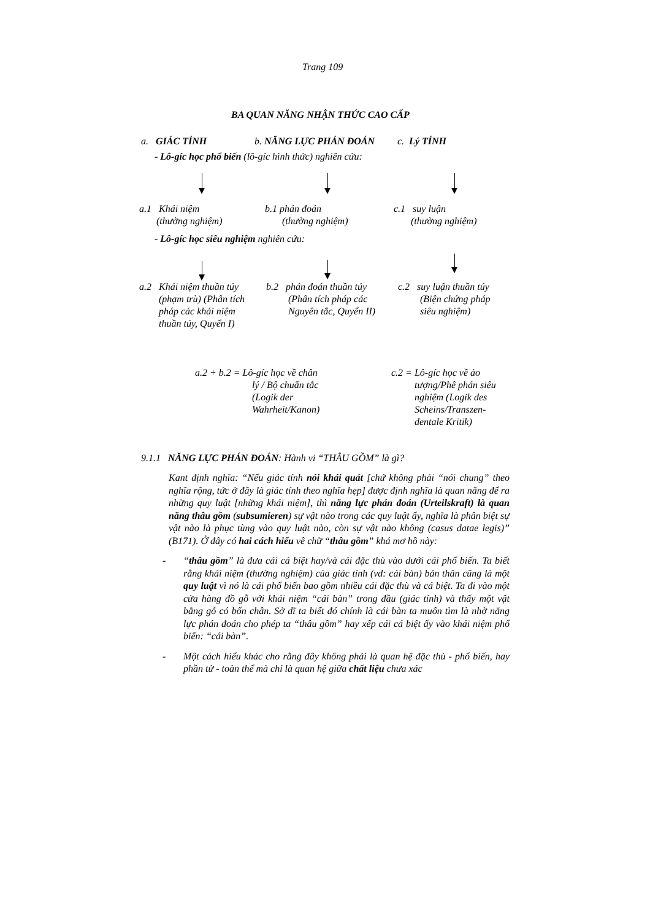Trang 109
BA QUAN NĂNG NHẬN THỨC CAO CẤP
a. GIÁC TÍNH b. NĂNG LỰC PHÁN ĐOÁN c. Lý TÍNH
- Lô-gíc học phổ biến (lô-gíc hình thức) nghiên cứu:
a.1 Khái niệm
(thường nghiệm) b.1 phán đoán
(thường nghiệm) c.1 suy luận
(thường nghiệm)
- Lô-gíc học siêu nghiệm nghiên cứu:
a.2 Khái niệm thuần túy
(phạm trù) (Phân tích
pháp các khái niệm
thuần túy, Quyển I) b.2 phán đoán thuần túy
(Phân tích pháp các
Nguyên tắc, Quyển II) c.2 suy luận thuần túy
(Biện chứng pháp
siêu nghiệm)
a.2 + b.2 = Lô-gíc học về chân
lý / Bộ chuẩn tắc
(Logik der
Wahrheit/Kanon) c.2 = Lô-gíc học về ảo
tượng/Phê phán siêu
nghiệm (Logik des
Scheins/Transzen-
dentale Kritik)
9.1.1 NĂNG LỰC PHÁN ĐOÁN: Hành vi “THÂU GỒM” là gì?
Kant định nghĩa: “Nếu giác tính nói khái quát [chứ không phải “nói chung” theo nghĩa rộng, tức ở đây là giác tính theo nghĩa hẹp] được định nghĩa là quan năng để ra những quy luật [những khái niệm], thì năng lực phán đoán (Urteilskraft) là quan năng thâu gồm (subsumieren) sự vật nào trong các quy luật ấy, nghĩa là phân biệt sự vật nào là phục tùng vào quy luật nào, còn sự vật nào không (casus datae legis)” (B171). Ở đây có hai cách hiểu về chữ “thâu gồm” khá mơ hồ này:
- “thâu gồm” là đưa cái cá biệt hay/và cái đặc thù vào dưới cái phổ biến. Ta biết rằng khái niệm (thường nghiệm) của giác tính (vd: cái bàn) bản thân cũng là một quy luật vì nó là cái phổ biến bao gồm nhiều cái đặc thù và cá biệt. Ta đi vào một cửa hàng đồ gỗ với khái niệm “cái bàn” trong đầu (giác tính) và thấy một vật bằng gỗ có bốn chân. Sở dĩ ta biết đó chính là cái bàn ta muốn tìm là nhờ năng lực phán đoán cho phép ta “thâu gồm” hay xếp cái cá biệt ấy vào khái niệm phổ biến: “cái bàn”.
- Một cách hiểu khác cho rằng đây không phải là quan hệ đặc thù - phổ biến, hay phần tử - toàn thể mà chỉ là quan hệ giữa chất liệu chưa xác